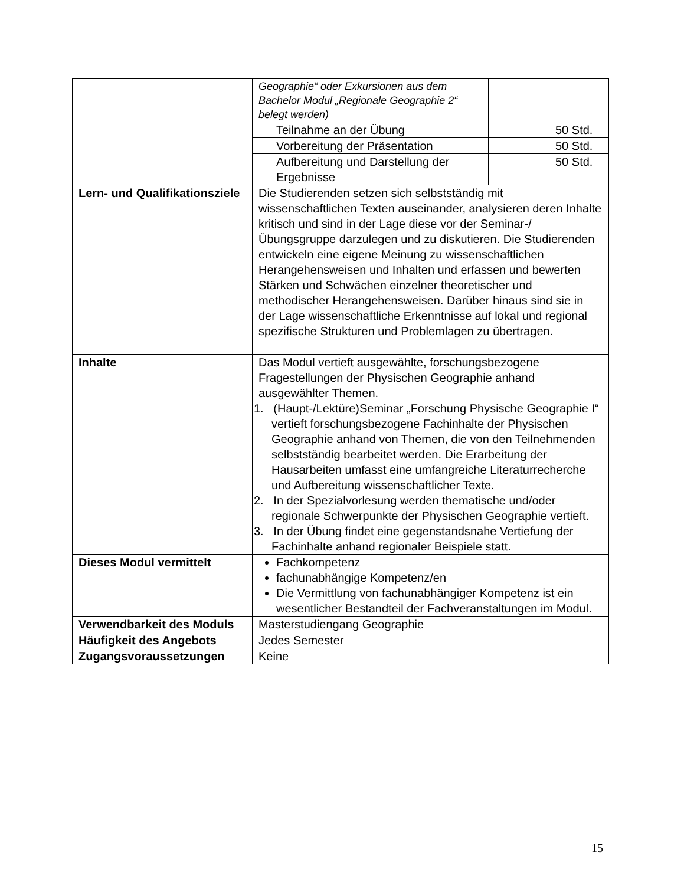| | Geographie“ oder Exkursionen aus dem Bachelor Modul „Regionale Geographie 2“ belegt werden) | | |
| | Teilnahme an der Übung | | 50 Std. |
| | Vorbereitung der Präsentation | | 50 Std. |
| | Aufbereitung und Darstellung der Ergebnisse | | 50 Std. |
| Lern- und Qualifikationsziele | Die Studierenden setzen sich selbstständig mit wissenschaftlichen Texten auseinander, analysieren deren Inhalte kritisch und sind in der Lage diese vor der Seminar-/Übungsgruppe darzulegen und zu diskutieren. Die Studierenden entwickeln eine eigene Meinung zu wissenschaftlichen Herangehensweisen und Inhalten und erfassen und bewerten Stärken und Schwächen einzelner theoretischer und methodischer Herangehensweisen. Darüber hinaus sind sie in der Lage wissenschaftliche Erkenntnisse auf lokal und regional spezifische Strukturen und Problemlagen zu übertragen. | | |
| Inhalte | Das Modul vertieft ausgewählte, forschungsbezogene Fragestellungen der Physischen Geographie anhand ausgewählter Themen. 1. (Haupt-/Lektüre)Seminar „Forschung Physische Geographie I“ vertieft forschungsbezogene Fachinhalte der Physischen Geographie anhand von Themen, die von den Teilnehmenden selbstständig bearbeitet werden. Die Erarbeitung der Hausarbeiten umfasst eine umfangreiche Literaturrecherche und Aufbereitung wissenschaftlicher Texte. 2. In der Spezialvorlesung werden thematische und/oder regionale Schwerpunkte der Physischen Geographie vertieft. 3. In der Übung findet eine gegenstandsnahe Vertiefung der Fachinhalte anhand regionaler Beispiele statt. | | |
| Dieses Modul vermittelt | Fachkompetenz fachunabhängige Kompetenz/en Die Vermittlung von fachunabhängiger Kompetenz ist ein wesentlicher Bestandteil der Fachveranstaltungen im Modul. | | |
| Verwendbarkeit des Moduls | Masterstudiengang Geographie | | |
| Häufigkeit des Angebots | Jedes Semester | | |
| Zugangsvoraussetzungen | Keine | | |
15